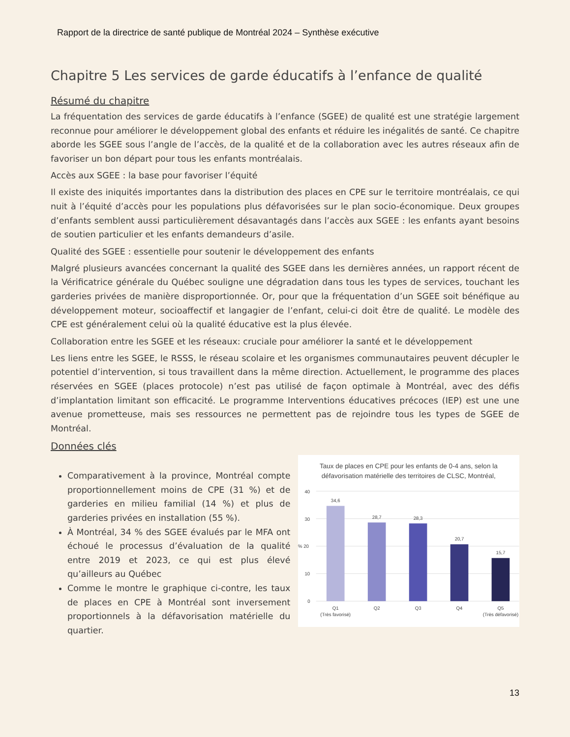Rapport de la directrice de santé publique de Montréal 2024 – Synthèse exécutive
Chapitre 5 Les services de garde éducatifs à l’enfance de qualité
Résumé du chapitre
La fréquentation des services de garde éducatifs à l’enfance (SGEE) de qualité est une stratégie largement reconnue pour améliorer le développement global des enfants et réduire les inégalités de santé. Ce chapitre aborde les SGEE sous l’angle de l’accès, de la qualité et de la collaboration avec les autres réseaux afin de favoriser un bon départ pour tous les enfants montréalais.
Accès aux SGEE : la base pour favoriser l’équité
Il existe des iniquités importantes dans la distribution des places en CPE sur le territoire montréalais, ce qui nuit à l’équité d’accès pour les populations plus défavorisées sur le plan socio-économique. Deux groupes d’enfants semblent aussi particulièrement désavantagés dans l’accès aux SGEE : les enfants ayant besoins de soutien particulier et les enfants demandeurs d’asile.
Qualité des SGEE : essentielle pour soutenir le développement des enfants
Malgré plusieurs avancées concernant la qualité des SGEE dans les dernières années, un rapport récent de la Vérificatrice générale du Québec souligne une dégradation dans tous les types de services, touchant les garderies privées de manière disproportionnée. Or, pour que la fréquentation d’un SGEE soit bénéfique au développement moteur, socioaffectif et langagier de l’enfant, celui-ci doit être de qualité. Le modèle des CPE est généralement celui où la qualité éducative est la plus élevée.
Collaboration entre les SGEE et les réseaux: cruciale pour améliorer la santé et le développement
Les liens entre les SGEE, le RSSS, le réseau scolaire et les organismes communautaires peuvent décupler le potentiel d’intervention, si tous travaillent dans la même direction. Actuellement, le programme des places réservées en SGEE (places protocole) n’est pas utilisé de façon optimale à Montréal, avec des défis d’implantation limitant son efficacité. Le programme Interventions éducatives précoces (IEP) est une une avenue prometteuse, mais ses ressources ne permettent pas de rejoindre tous les types de SGEE de Montréal.
Données clés
Comparativement à la province, Montréal compte proportionnellement moins de CPE (31 %) et de garderies en milieu familial (14 %) et plus de garderies privées en installation (55 %).
À Montréal, 34 % des SGEE évalués par le MFA ont échoué le processus d’évaluation de la qualité entre 2019 et 2023, ce qui est plus élevé qu’ailleurs au Québec
Comme le montre le graphique ci-contre, les taux de places en CPE à Montréal sont inversement proportionnels à la défavorisation matérielle du quartier.
Taux de places en CPE pour les enfants de 0-4 ans, selon la
défavorisation matérielle des territoires de CLSC, Montréal,
40
30
% 20
10
0
34,6
28,7
28,3
20,7
15,7
Q1
(Très favorisé)
Q2
Q3
Q4
Q5
(Très défavorisé)
13